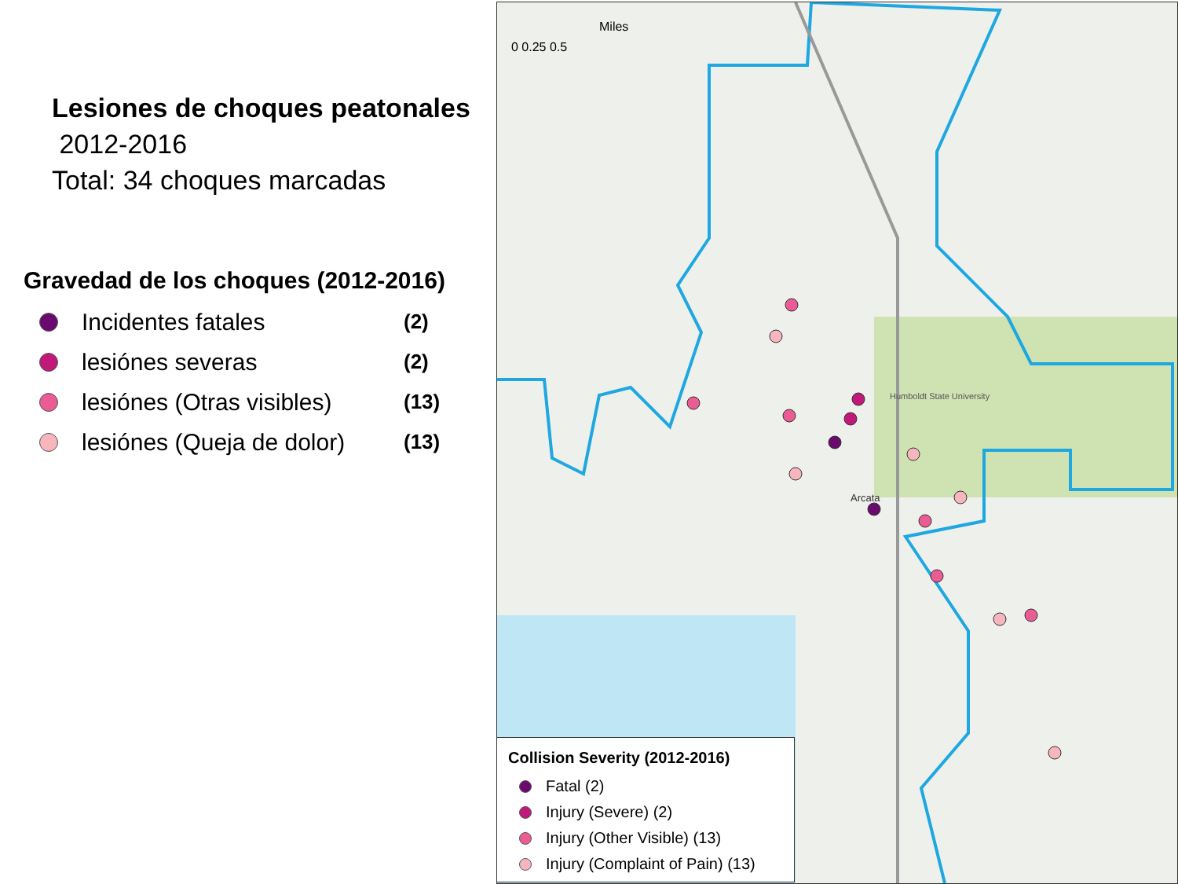Lesiones de choques peatonales
2012-2016
Total: 34 choques marcadas
Gravedad de los choques (2012-2016)
Incidentes fatales (2)
lesiónes severas (2)
lesiónes (Otras visibles) (13)
lesiónes (Queja de dolor) (13)
Humboldt State University
Arcata
Miles
0 0.25 0.5
Collision Severity (2012-2016)
Fatal (2)
Injury (Severe) (2)
Injury (Other Visible) (13)
Injury (Complaint of Pain) (13)